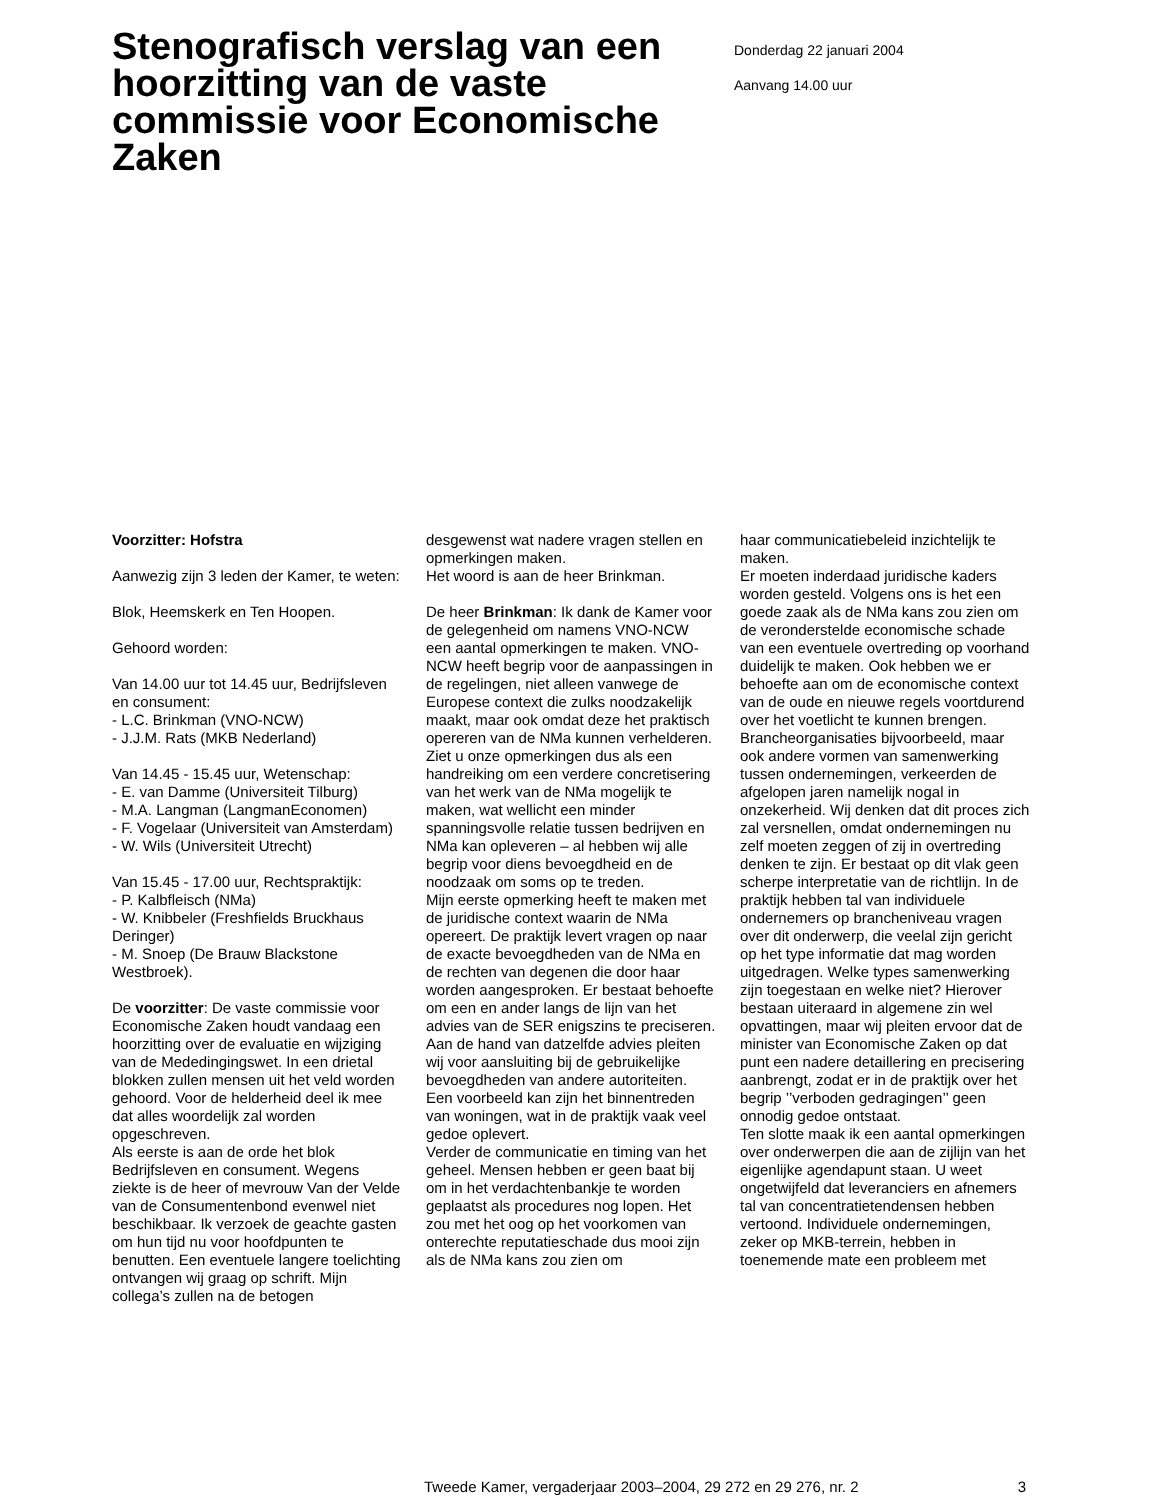Stenografisch verslag van een hoorzitting van de vaste commissie voor Economische Zaken
Donderdag 22 januari 2004
Aanvang 14.00 uur
Voorzitter: Hofstra
Aanwezig zijn 3 leden der Kamer, te weten:
Blok, Heemskerk en Ten Hoopen.
Gehoord worden:
Van 14.00 uur tot 14.45 uur, Bedrijfsleven en consument:
- L.C. Brinkman (VNO-NCW)
- J.J.M. Rats (MKB Nederland)
Van 14.45 - 15.45 uur, Wetenschap:
- E. van Damme (Universiteit Tilburg)
- M.A. Langman (LangmanEconomen)
- F. Vogelaar (Universiteit van Amsterdam)
- W. Wils (Universiteit Utrecht)
Van 15.45 - 17.00 uur, Rechtspraktijk:
- P. Kalbfleisch (NMa)
- W. Knibbeler (Freshfields Bruckhaus Deringer)
- M. Snoep (De Brauw Blackstone Westbroek).
De voorzitter: De vaste commissie voor Economische Zaken houdt vandaag een hoorzitting over de evaluatie en wijziging van de Mededingingswet. In een drietal blokken zullen mensen uit het veld worden gehoord. Voor de helderheid deel ik mee dat alles woordelijk zal worden opgeschreven.
Als eerste is aan de orde het blok Bedrijfsleven en consument. Wegens ziekte is de heer of mevrouw Van der Velde van de Consumentenbond evenwel niet beschikbaar. Ik verzoek de geachte gasten om hun tijd nu voor hoofdpunten te benutten. Een eventuele langere toelichting ontvangen wij graag op schrift. Mijn collega’s zullen na de betogen
desgewenst wat nadere vragen stellen en opmerkingen maken.
Het woord is aan de heer Brinkman.
De heer Brinkman: Ik dank de Kamer voor de gelegenheid om namens VNO-NCW een aantal opmerkingen te maken. VNO-NCW heeft begrip voor de aanpassingen in de regelingen, niet alleen vanwege de Europese context die zulks noodzakelijk maakt, maar ook omdat deze het praktisch opereren van de NMa kunnen verhelderen. Ziet u onze opmerkingen dus als een handreiking om een verdere concretisering van het werk van de NMa mogelijk te maken, wat wellicht een minder spanningsvolle relatie tussen bedrijven en NMa kan opleveren – al hebben wij alle begrip voor diens bevoegdheid en de noodzaak om soms op te treden.
Mijn eerste opmerking heeft te maken met de juridische context waarin de NMa opereert. De praktijk levert vragen op naar de exacte bevoegdheden van de NMa en de rechten van degenen die door haar worden aangesproken. Er bestaat behoefte om een en ander langs de lijn van het advies van de SER enigszins te preciseren. Aan de hand van datzelfde advies pleiten wij voor aansluiting bij de gebruikelijke bevoegdheden van andere autoriteiten. Een voorbeeld kan zijn het binnentreden van woningen, wat in de praktijk vaak veel gedoe oplevert.
Verder de communicatie en timing van het geheel. Mensen hebben er geen baat bij om in het verdachtenbankje te worden geplaatst als procedures nog lopen. Het zou met het oog op het voorkomen van onterechte reputatieschade dus mooi zijn als de NMa kans zou zien om
haar communicatiebeleid inzichtelijk te maken.
Er moeten inderdaad juridische kaders worden gesteld. Volgens ons is het een goede zaak als de NMa kans zou zien om de veronderstelde economische schade van een eventuele overtreding op voorhand duidelijk te maken. Ook hebben we er behoefte aan om de economische context van de oude en nieuwe regels voortdurend over het voetlicht te kunnen brengen. Brancheorganisaties bijvoorbeeld, maar ook andere vormen van samenwerking tussen ondernemingen, verkeerden de afgelopen jaren namelijk nogal in onzekerheid. Wij denken dat dit proces zich zal versnellen, omdat ondernemingen nu zelf moeten zeggen of zij in overtreding denken te zijn. Er bestaat op dit vlak geen scherpe interpretatie van de richtlijn. In de praktijk hebben tal van individuele ondernemers op brancheniveau vragen over dit onderwerp, die veelal zijn gericht op het type informatie dat mag worden uitgedragen. Welke types samenwerking zijn toegestaan en welke niet? Hierover bestaan uiteraard in algemene zin wel opvattingen, maar wij pleiten ervoor dat de minister van Economische Zaken op dat punt een nadere detaillering en precisering aanbrengt, zodat er in de praktijk over het begrip ’’verboden gedragingen’’ geen onnodig gedoe ontstaat.
Ten slotte maak ik een aantal opmerkingen over onderwerpen die aan de zijlijn van het eigenlijke agendapunt staan. U weet ongetwijfeld dat leveranciers en afnemers tal van concentratietendensen hebben vertoond. Individuele ondernemingen, zeker op MKB-terrein, hebben in toenemende mate een probleem met
Tweede Kamer, vergaderjaar 2003–2004, 29 272 en 29 276, nr. 2 3